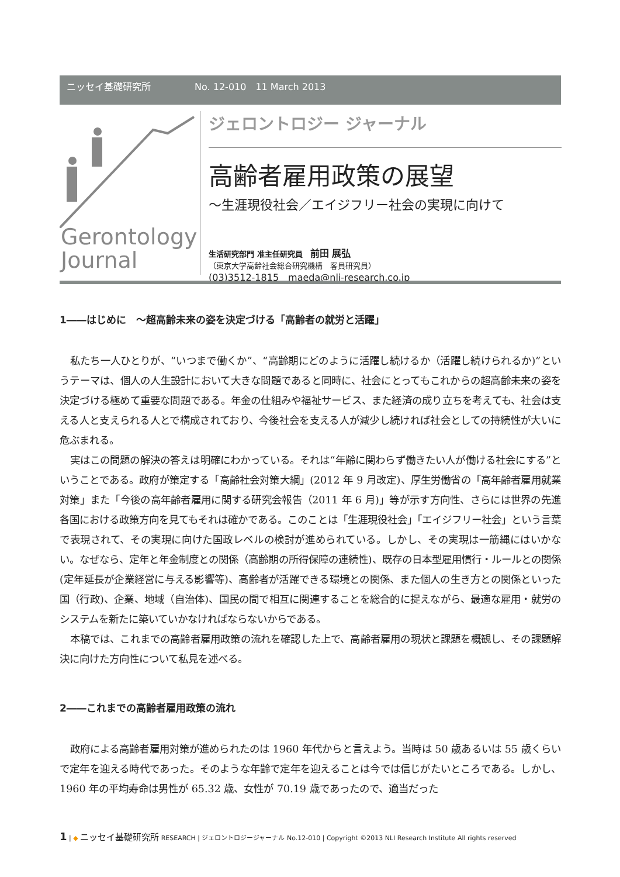ニッセイ基礎研究所 No. 12-010　11 March 2013
Gerontology
Journal
ジェロントロジー ジャーナル
高齢者雇用政策の展望
～生涯現役社会／エイジフリー社会の実現に向けて
生活研究部門 准主任研究員　前田 展弘
（東京大学高齢社会総合研究機構　客員研究員）
(03)3512-1815　maeda@nli-research.co.jp
1――はじめに　～超高齢未来の姿を決定づける「高齢者の就労と活躍」
私たち一人ひとりが、“いつまで働くか”、“高齢期にどのように活躍し続けるか（活躍し続けられるか)”というテーマは、個人の人生設計において大きな問題であると同時に、社会にとってもこれからの超高齢未来の姿を決定づける極めて重要な問題である。年金の仕組みや福祉サービス、また経済の成り立ちを考えても、社会は支える人と支えられる人とで構成されており、今後社会を支える人が減少し続ければ社会としての持続性が大いに危ぶまれる。
実はこの問題の解決の答えは明確にわかっている。それは“年齢に関わらず働きたい人が働ける社会にする”ということである。政府が策定する「高齢社会対策大綱」(2012 年 9 月改定)、厚生労働省の「高年齢者雇用就業対策」また「今後の高年齢者雇用に関する研究会報告（2011 年 6 月)」等が示す方向性、さらには世界の先進各国における政策方向を見てもそれは確かである。このことは「生涯現役社会」「エイジフリー社会」という言葉で表現されて、その実現に向けた国政レベルの検討が進められている。しかし、その実現は一筋縄にはいかない。なぜなら、定年と年金制度との関係（高齢期の所得保障の連続性)、既存の日本型雇用慣行・ルールとの関係(定年延長が企業経営に与える影響等)、高齢者が活躍できる環境との関係、また個人の生き方との関係といった国（行政)、企業、地域（自治体)、国民の間で相互に関連することを総合的に捉えながら、最適な雇用・就労のシステムを新たに築いていかなければならないからである。
本稿では、これまでの高齢者雇用政策の流れを確認した上で、高齢者雇用の現状と課題を概観し、その課題解決に向けた方向性について私見を述べる。
2――これまでの高齢者雇用政策の流れ
政府による高齢者雇用対策が進められたのは 1960 年代からと言えよう。当時は 50 歳あるいは 55 歳くらいで定年を迎える時代であった。そのような年齢で定年を迎えることは今では信じがたいところである。しかし、1960 年の平均寿命は男性が 65.32 歳、女性が 70.19 歳であったので、適当だった
1 | ◆ ニッセイ基礎研究所 RESEARCH | ジェロントロジージャーナル No.12-010 | Copyright ©2013 NLI Research Institute All rights reserved